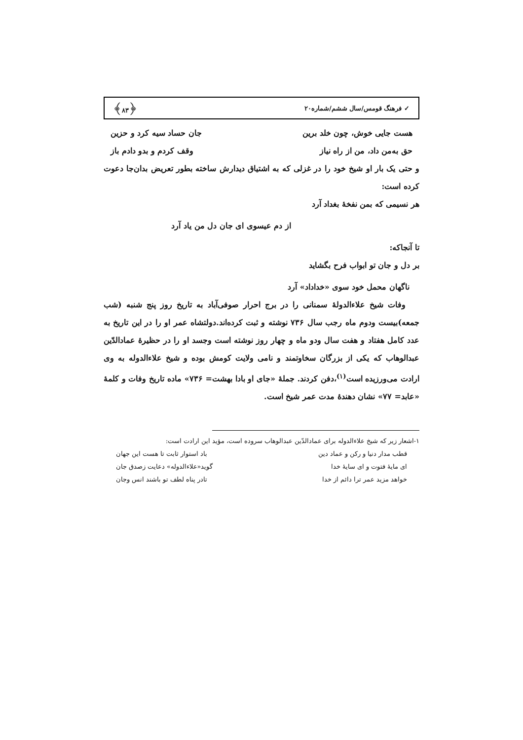✓ فرهنگ قومس/سال ششم/شماره۲۰ ﴿۸۳﴾
هست جایی خوش، چون خلد برین جان حساد سیه کرد و حزین
حق به‌من داد، من از راه نیاز وقف کردم و بدو دادم باز
و حتی یک بار او شیخ خود را در غزلی که به اشتیاق دیدارش ساخته بطور تعریض بدان‌جا دعوت کرده است:
هر نسیمی که بمن نفخهٔ بغداد آرد
از دم عیسوی ای جان دل من یاد آرد
تا آنجاکه:
بر دل و جان تو ابواب فرح بگشاید
ناگهان محمل خود سوی «خداداد» آرد
وفات شیخ علاءالدولهٔ سمنانی را در برج احرار صوفی‌آباد به تاریخ روز پنج شنبه (شب جمعه)بیست ودوم ماه رجب سال ۷۳۶ نوشته و ثبت کرده‌اند.دولتشاه عمر او را در این تاریخ به عدد کامل هفتاد و هفت سال ودو ماه و چهار روز نوشته است وجسد او را در حظیرهٔ عمادالدّین عبدالوهاب که یکی از بزرگان سخاوتمند و نامی ولایت کومش بوده و شیخ علاءالدوله به وی ارادت می‌ورزیده است<sup>(۱)</sup>،دفن کردند. جملهٔ «جای او بادا بهشت= ۷۳۶» ماده تاریخ وفات و کلمهٔ «عابد= ۷۷» نشان دهندهٔ مدت عمر شیخ است.
۱-اشعار زیر که شیخ علاءالدوله برای عمادالدّین عبدالوهاب سروده است، مؤید این ارادت است:
قطب مدار دنیا و رکن و عماد دین باد استوار ثابت تا هست این جهان
ای مایهٔ فتوت و ای سایهٔ خدا گوید«علاءالدوله» دعایت زصدق جان
خواهد مزید عمر ترا دائم از خدا تادر پناه لطف تو باشند انس وجان